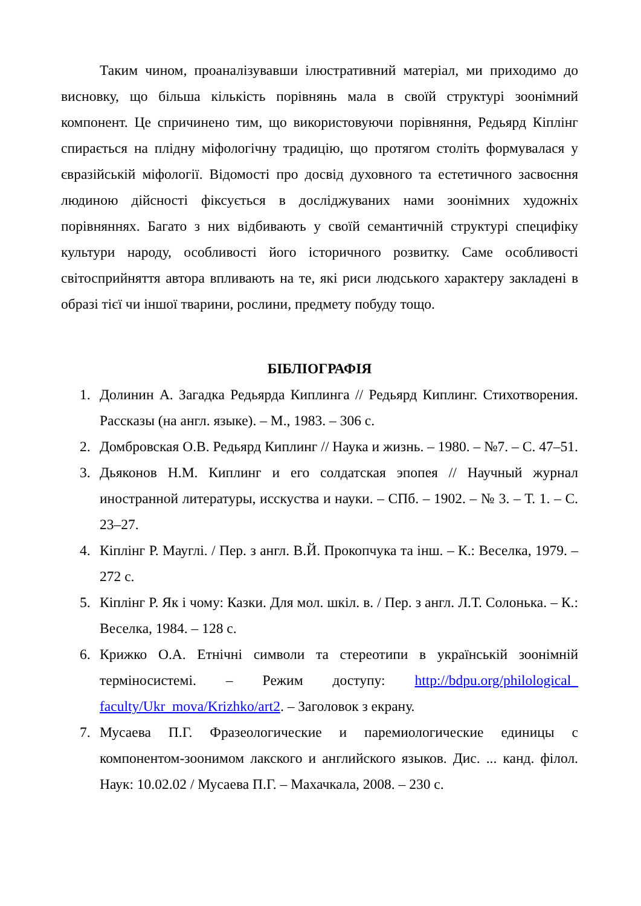Таким чином, проаналізувавши ілюстративний матеріал, ми приходимо до висновку, що більша кількість порівнянь мала в своїй структурі зоонімний компонент. Це спричинено тим, що використовуючи порівняння, Редьярд Кіплінг спирається на плідну міфологічну традицію, що протягом століть формувалася у євразійській міфології. Відомості про досвід духовного та естетичного засвоєння людиною дійсності фіксується в досліджуваних нами зоонімних художніх порівняннях. Багато з них відбивають у своїй семантичній структурі специфіку культури народу, особливості його історичного розвитку. Саме особливості світосприйняття автора впливають на те, які риси людського характеру закладені в образі тієї чи іншої тварини, рослини, предмету побуду тощо.
БІБЛІОГРАФІЯ
1. Долинин А. Загадка Редьярда Киплинга // Редьярд Киплинг. Стихотворения. Рассказы (на англ. языке). – М., 1983. – 306 с.
2. Домбровская О.В. Редьярд Киплинг // Наука и жизнь. – 1980. – №7. – С. 47–51.
3. Дьяконов Н.М. Киплинг и его солдатская эпопея // Научный журнал иностранной литературы, исскуства и науки. – СПб. – 1902. – № 3. – Т. 1. – С. 23–27.
4. Кіплінг Р. Мауглі. / Пер. з англ. В.Й. Прокопчука та інш. – К.: Веселка, 1979. – 272 с.
5. Кіплінг Р. Як і чому: Казки. Для мол. шкіл. в. / Пер. з англ. Л.Т. Солонька. – К.: Веселка, 1984. – 128 с.
6. Крижко О.А. Етнічні символи та стереотипи в українській зоонімній терміносистемі. – Режим доступу: http://bdpu.org/philological_ faculty/Ukr_mova/Krizhko/art2. – Заголовок з екрану.
7. Мусаева П.Г. Фразеологические и паремиологические единицы с компонентом-зоонимом лакского и английского языков. Дис. ... канд. філол. Наук: 10.02.02 / Мусаева П.Г. – Махачкала, 2008. – 230 с.